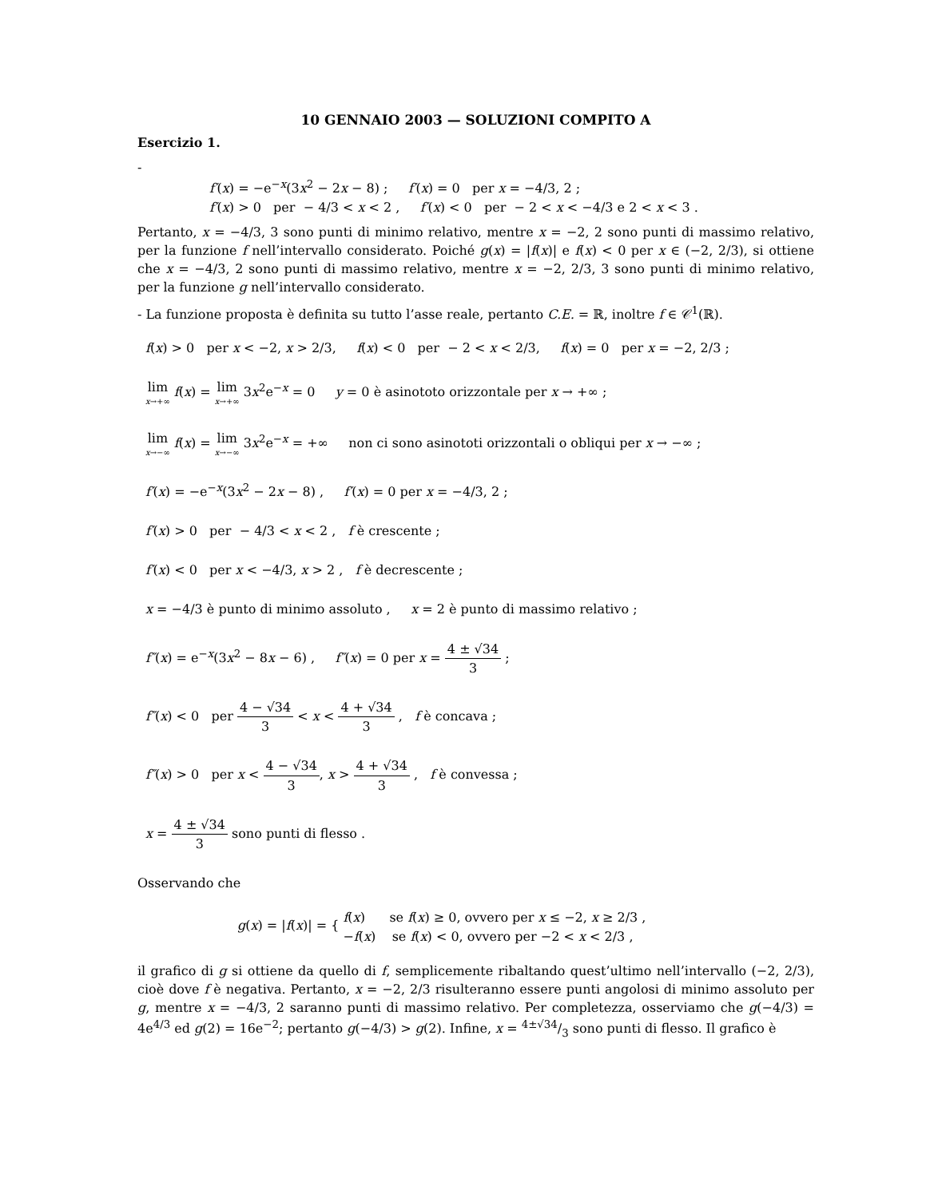10 GENNAIO 2003 — SOLUZIONI COMPITO A
Esercizio 1.
-
f′(x) = −e<sup>−x</sup>(3x<sup>2</sup> − 2x − 8) ; f′(x) = 0 per x = −4/3, 2 ;
f′(x) > 0 per − 4/3 < x < 2 , f′(x) < 0 per − 2 < x < −4/3 e 2 < x < 3 .
Pertanto, x = −4/3, 3 sono punti di minimo relativo, mentre x = −2, 2 sono punti di massimo relativo, per la funzione f nell’intervallo considerato. Poiché g(x) = |f(x)| e f(x) < 0 per x ∈ (−2, 2/3), si ottiene che x = −4/3, 2 sono punti di massimo relativo, mentre x = −2, 2/3, 3 sono punti di minimo relativo, per la funzione g nell’intervallo considerato.
- La funzione proposta è definita su tutto l’asse reale, pertanto C.E. = ℝ, inoltre f ∈ 𝒞<sup>1</sup>(ℝ).
f(x) > 0 per x < −2, x > 2/3, f(x) < 0 per − 2 < x < 2/3, f(x) = 0 per x = −2, 2/3 ;
lim x→+∞ f(x) = lim x→+∞ 3x<sup>2</sup>e<sup>−x</sup> = 0 y = 0 è asinototo orizzontale per x → +∞ ;
lim x→−∞ f(x) = lim x→−∞ 3x<sup>2</sup>e<sup>−x</sup> = +∞ non ci sono asinototi orizzontali o obliqui per x → −∞ ;
f′(x) = −e<sup>−x</sup>(3x<sup>2</sup> − 2x − 8) , f′(x) = 0 per x = −4/3, 2 ;
f′(x) > 0 per − 4/3 < x < 2 , f è crescente ;
f′(x) < 0 per x < −4/3, x > 2 , f è decrescente ;
x = −4/3 è punto di minimo assoluto , x = 2 è punto di massimo relativo ;
f″(x) = e<sup>−x</sup>(3x<sup>2</sup> − 8x − 6) , f″(x) = 0 per x = 4 ± √34 3 ;
f″(x) < 0 per 4 − √34 3 < x < 4 + √34 3 , f è concava ;
f″(x) > 0 per x < 4 − √34 3, x > 4 + √34 3 , f è convessa ;
x = 4 ± √34 3 sono punti di flesso .
Osservando che
g(x) = |f(x)| = { f(x) se f(x) ≥ 0, ovvero per x ≤ −2, x ≥ 2/3 ,
−f(x) se f(x) < 0, ovvero per −2 < x < 2/3 ,
il grafico di g si ottiene da quello di f, semplicemente ribaltando quest’ultimo nell’intervallo (−2, 2/3), cioè dove f è negativa. Pertanto, x = −2, 2/3 risulteranno essere punti angolosi di minimo assoluto per g, mentre x = −4/3, 2 saranno punti di massimo relativo. Per completezza, osserviamo che g(−4/3) = 4e<sup>4/3</sup> ed g(2) = 16e<sup>−2</sup>; pertanto g(−4/3) > g(2). Infine, x = 4±√34/3 sono punti di flesso. Il grafico è